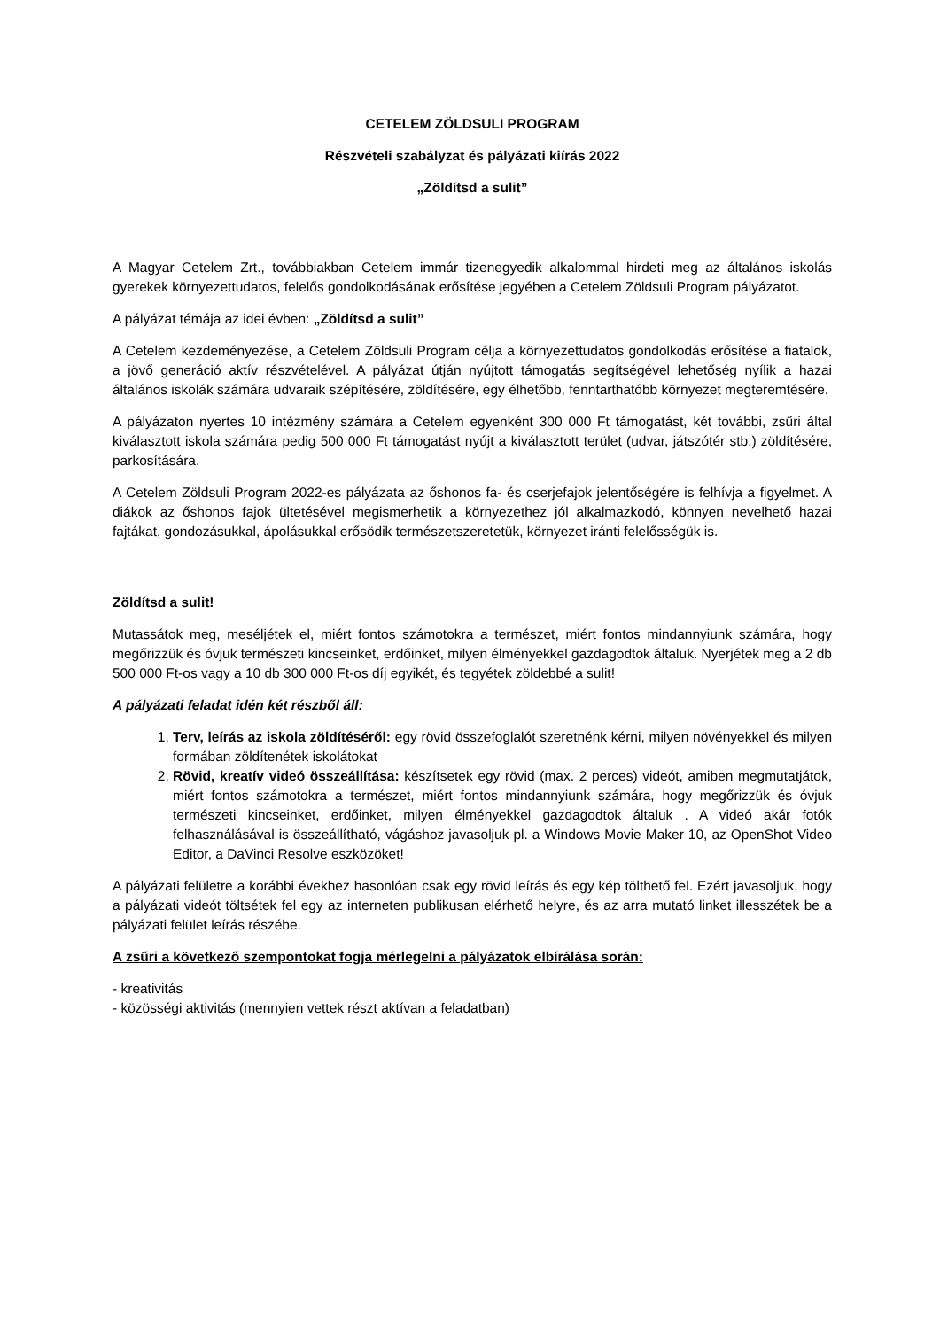CETELEM ZÖLDSULI PROGRAM
Részvételi szabályzat és pályázati kiírás 2022
„Zöldítsd a sulit”
A Magyar Cetelem Zrt., továbbiakban Cetelem immár tizenegyedik alkalommal hirdeti meg az általános iskolás gyerekek környezettudatos, felelős gondolkodásának erősítése jegyében a Cetelem Zöldsuli Program pályázatot.
A pályázat témája az idei évben: „Zöldítsd a sulit”
A Cetelem kezdeményezése, a Cetelem Zöldsuli Program célja a környezettudatos gondolkodás erősítése a fiatalok, a jövő generáció aktív részvételével. A pályázat útján nyújtott támogatás segítségével lehetőség nyílik a hazai általános iskolák számára udvaraik szépítésére, zöldítésére, egy élhetőbb, fenntarthatóbb környezet megteremtésére.
A pályázaton nyertes 10 intézmény számára a Cetelem egyenként 300 000 Ft támogatást, két további, zsűri által kiválasztott iskola számára pedig 500 000 Ft támogatást nyújt a kiválasztott terület (udvar, játszótér stb.) zöldítésére, parkosítására.
A Cetelem Zöldsuli Program 2022-es pályázata az őshonos fa- és cserjefajok jelentőségére is felhívja a figyelmet. A diákok az őshonos fajok ültetésével megismerhetik a környezethez jól alkalmazkodó, könnyen nevelhető hazai fajtákat, gondozásukkal, ápolásukkal erősödik természetszeretetük, környezet iránti felelősségük is.
Zöldítsd a sulit!
Mutassátok meg, meséljétek el, miért fontos számotokra a természet, miért fontos mindannyiunk számára, hogy megőrizzük és óvjuk természeti kincseinket, erdőinket, milyen élményekkel gazdagodtok általuk. Nyerjétek meg a 2 db 500 000 Ft-os vagy a 10 db 300 000 Ft-os díj egyikét, és tegyétek zöldebbé a sulit!
A pályázati feladat idén két részből áll:
1. Terv, leírás az iskola zöldítéséről: egy rövid összefoglalót szeretnénk kérni, milyen növényekkel és milyen formában zöldítenétek iskolátokat
2. Rövid, kreatív videó összeállítása: készítsetek egy rövid (max. 2 perces) videót, amiben megmutatjátok, miért fontos számotokra a természet, miért fontos mindannyiunk számára, hogy megőrizzük és óvjuk természeti kincseinket, erdőinket, milyen élményekkel gazdagodtok általuk . A videó akár fotók felhasználásával is összeállítható, vágáshoz javasoljuk pl. a Windows Movie Maker 10, az OpenShot Video Editor, a DaVinci Resolve eszközöket!
A pályázati felületre a korábbi évekhez hasonlóan csak egy rövid leírás és egy kép tölthető fel. Ezért javasoljuk, hogy a pályázati videót töltsétek fel egy az interneten publikusan elérhető helyre, és az arra mutató linket illesszétek be a pályázati felület leírás részébe.
A zsűri a következő szempontokat fogja mérlegelni a pályázatok elbírálása során:
- kreativitás
- közösségi aktivitás (mennyien vettek részt aktívan a feladatban)